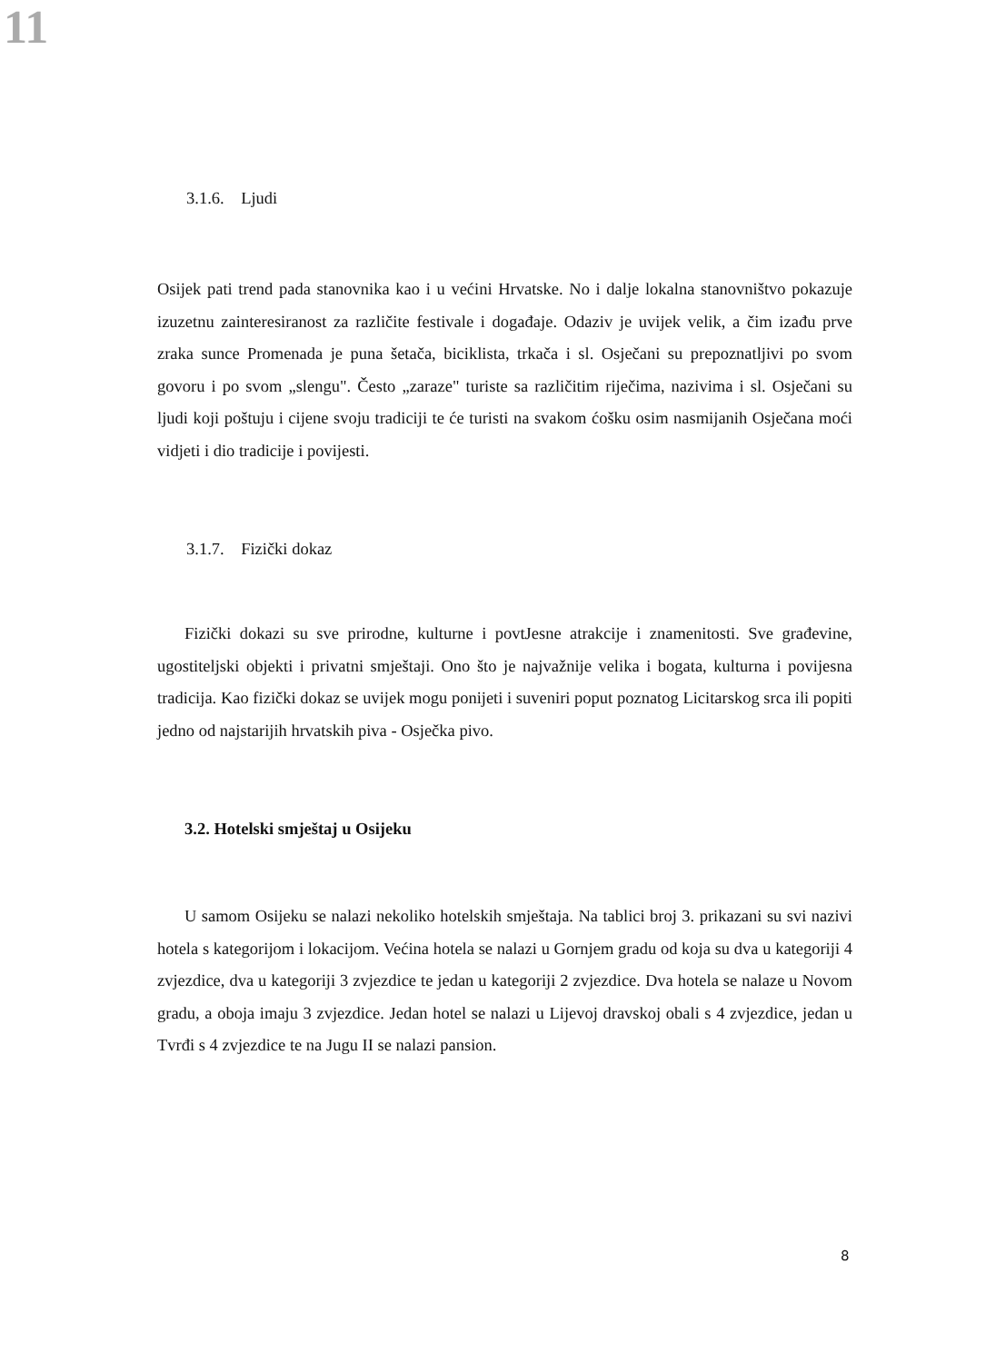11
3.1.6. Ljudi
Osijek pati trend pada stanovnika kao i u većini Hrvatske. No i dalje lokalna stanovništvo pokazuje izuzetnu zainteresiranost za različite festivale i događaje. Odaziv je uvijek velik, a čim izađu prve zraka sunce Promenada je puna šetača, biciklista, trkača i sl. Osječani su prepoznatljivi po svom govoru i po svom „slengu". Često „zaraze" turiste sa različitim riječima, nazivima i sl. Osječani su ljudi koji poštuju i cijene svoju tradiciji te će turisti na svakom ćošku osim nasmijanih Osječana moći vidjeti i dio tradicije i povijesti.
3.1.7. Fizički dokaz
Fizički dokazi su sve prirodne, kulturne i povtJesne atrakcije i znamenitosti. Sve građevine, ugostiteljski objekti i privatni smještaji. Ono što je najvažnije velika i bogata, kulturna i povijesna tradicija. Kao fizički dokaz se uvijek mogu ponijeti i suveniri poput poznatog Licitarskog srca ili popiti jedno od najstarijih hrvatskih piva - Osječka pivo.
3.2. Hotelski smještaj u Osijeku
U samom Osijeku se nalazi nekoliko hotelskih smještaja. Na tablici broj 3. prikazani su svi nazivi hotela s kategorijom i lokacijom. Većina hotela se nalazi u Gornjem gradu od koja su dva u kategoriji 4 zvjezdice, dva u kategoriji 3 zvjezdice te jedan u kategoriji 2 zvjezdice. Dva hotela se nalaze u Novom gradu, a oboja imaju 3 zvjezdice. Jedan hotel se nalazi u Lijevoj dravskoj obali s 4 zvjezdice, jedan u Tvrđi s 4 zvjezdice te na Jugu II se nalazi pansion.
8